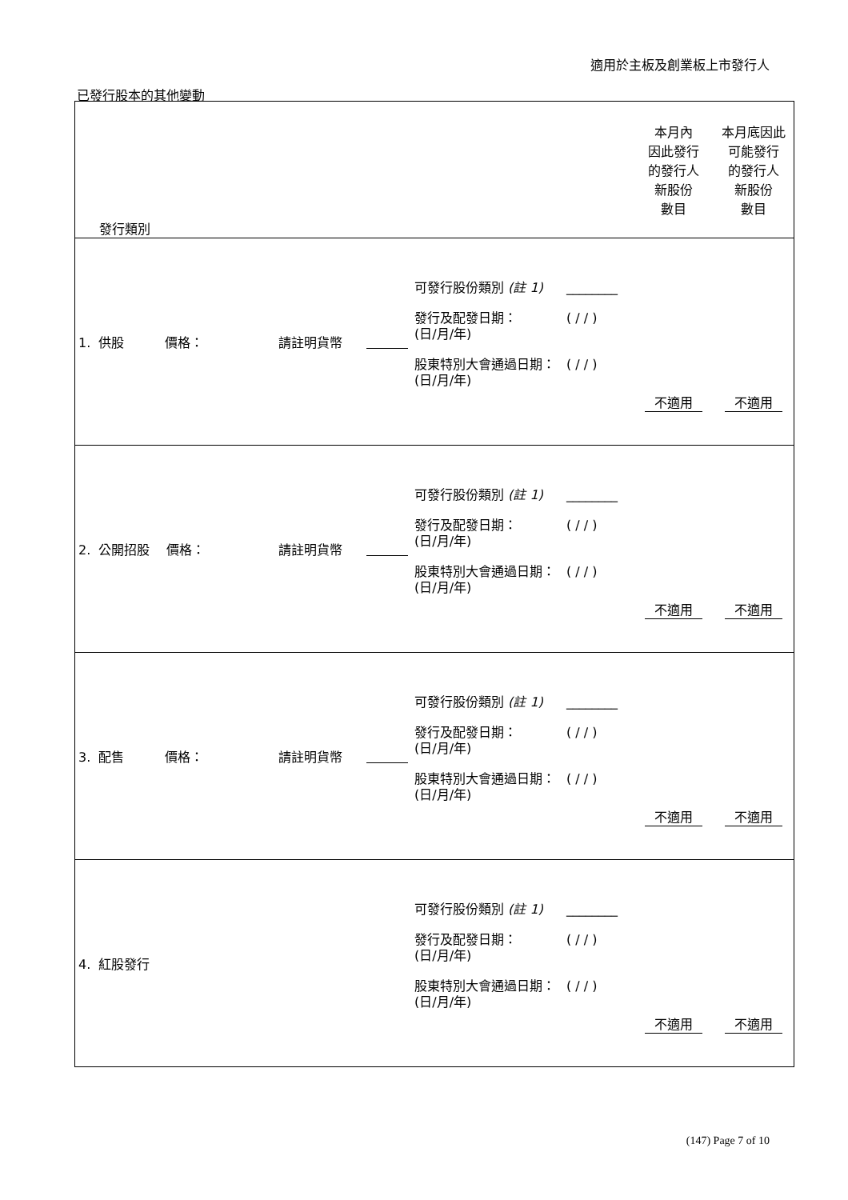適用於主板及創業板上市發行人
已發行股本的其他變動
| 發行類別 | | | | | 本月內 因此發行 的發行人 新股份 數目 | 本月底因此 可能發行 的發行人 新股份 數目 |
| 1. 供股 價格： | 請註明貨幣 | | 可發行股份類別 (註 1) ________ 發行及配發日期： (日/月/年) ( / / ) 股東特別大會通過日期： (日/月/年) ( / / ) | | 不適用 | 不適用 |
| 2. 公開招股 價格： | 請註明貨幣 | | 可發行股份類別 (註 1) ________ 發行及配發日期： (日/月/年) ( / / ) 股東特別大會通過日期： (日/月/年) ( / / ) | | 不適用 | 不適用 |
| 3. 配售 價格： | 請註明貨幣 | | 可發行股份類別 (註 1) ________ 發行及配發日期： (日/月/年) ( / / ) 股東特別大會通過日期： (日/月/年) ( / / ) | | 不適用 | 不適用 |
| 4. 紅股發行 | | | 可發行股份類別 (註 1) ________ 發行及配發日期： (日/月/年) ( / / ) 股東特別大會通過日期： (日/月/年) ( / / ) | | 不適用 | 不適用 |
(147) Page 7 of 10